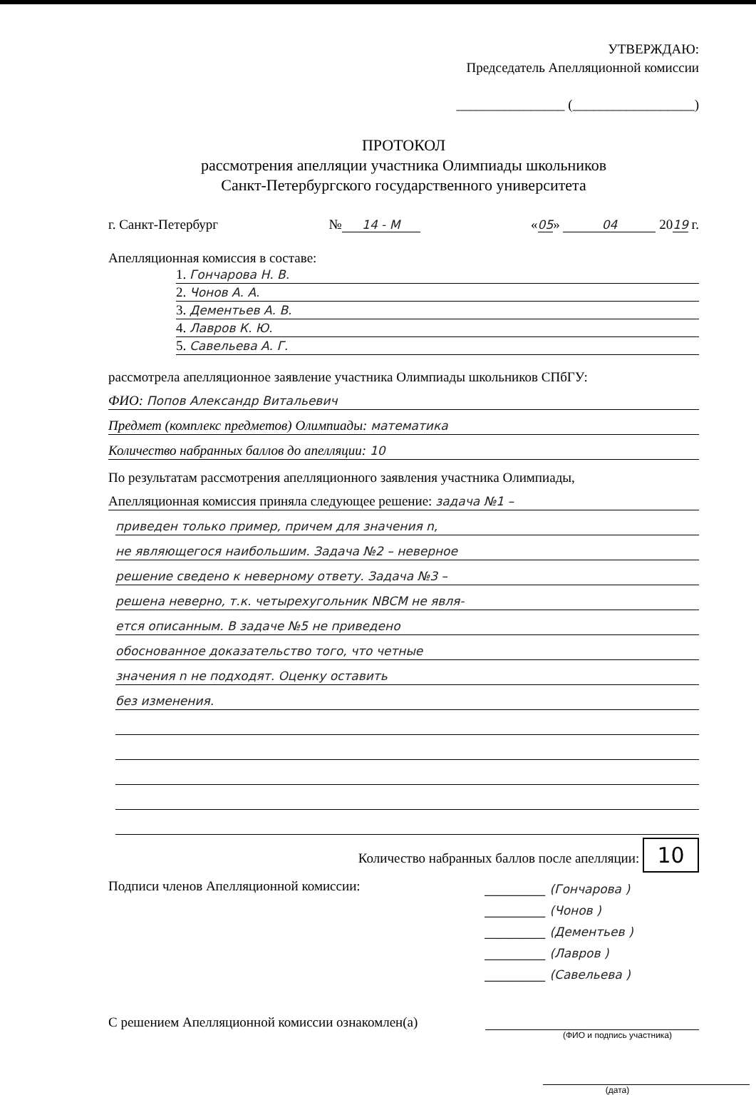УТВЕРЖДАЮ:
Председатель Апелляционной комиссии
________________ (__________________)
ПРОТОКОЛ
рассмотрения апелляции участника Олимпиады школьников
Санкт-Петербургского государственного университета
г. Санкт-Петербург № 14 - М «05» 04 2019 г.
Апелляционная комиссия в составе:
1. Гончарова Н. В.
2. Чонов А. А.
3. Дементьев А. В.
4. Лавров К. Ю.
5. Савельева А. Г.
рассмотрела апелляционное заявление участника Олимпиады школьников СПбГУ:
ФИО: Попов Александр Витальевич
Предмет (комплекс предметов) Олимпиады: математика
Количество набранных баллов до апелляции: 10
По результатам рассмотрения апелляционного заявления участника Олимпиады,
Апелляционная комиссия приняла следующее решение: задача №1 –
приведен только пример, причем для значения n,
не являющегося наибольшим. Задача №2 – неверное
решение сведено к неверному ответу. Задача №3 –
решена неверно, т.к. четырехугольник NBCM не явля-
ется описанным. В задаче №5 не приведено
обоснованное доказательство того, что четные
значения n не подходят. Оценку оставить
без изменения.
Количество набранных баллов после апелляции: 10
Подписи членов Апелляционной комиссии:
__________ (Гончарова )
__________ (Чонов )
__________ (Дементьев )
__________ (Лавров )
__________ (Савельева )
С решением Апелляционной комиссии ознакомлен(а)
(ФИО и подпись участника)
(дата)